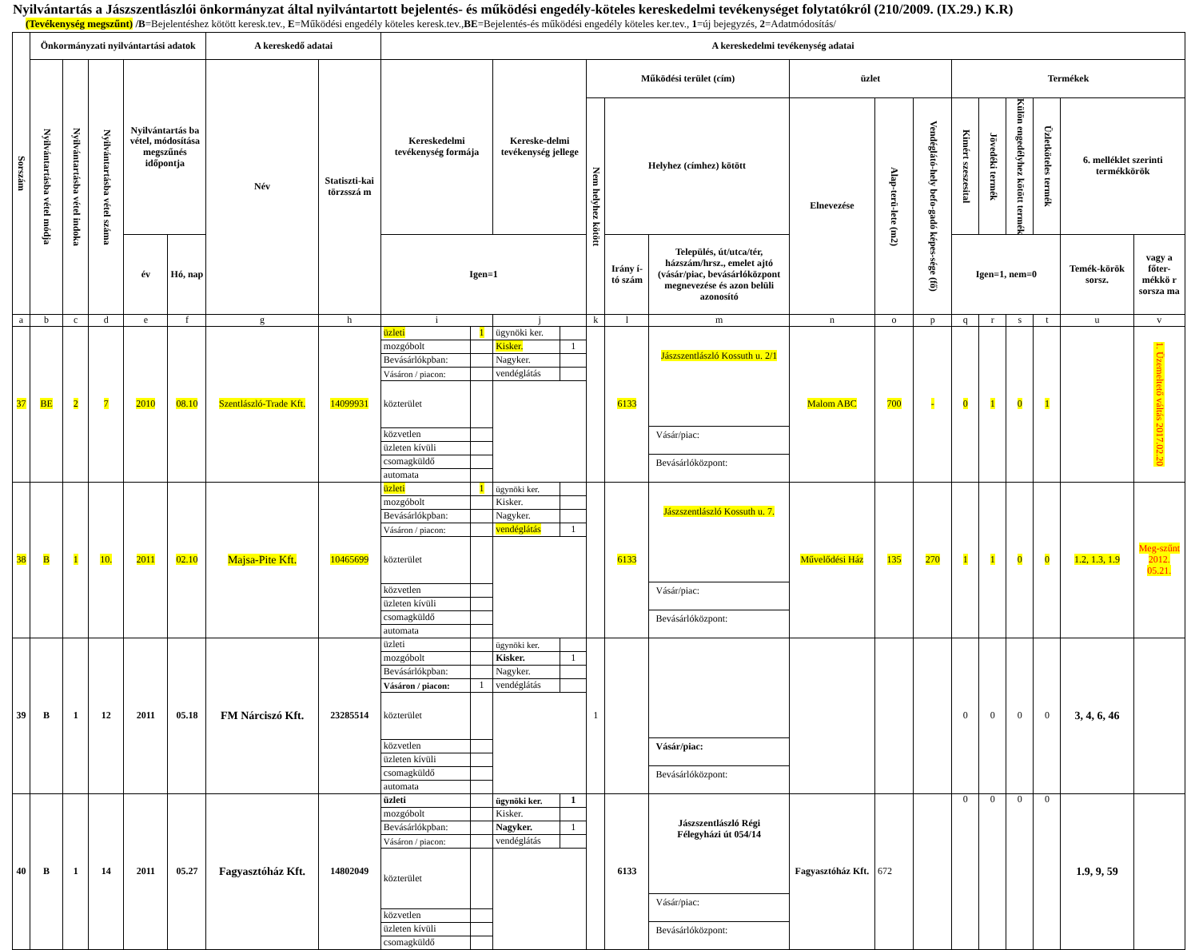Nyilvántartás a Jászszentlászlói önkormányzat által nyilvántartott bejelentés- és működési engedély-köteles kereskedelmi tevékenységet folytatókról (210/2009. (IX.29.) K.R)
(Tevékenység megszűnt) /B=Bejelentéshez kötött keresk.tev., E=Működési engedély köteles keresk.tev.,BE=Bejelentés-és működési engedély köteles ker.tev., 1=új bejegyzés, 2=Adatmódosítás/
| Sorszám | Önkormányzati nyilvántartási adatok | | | | | A kereskedő adatai | | A kereskedelmi tevékenység adatai | | | | | | | | | | | | | | | |
| --- | --- | --- | --- | --- | --- | --- | --- | --- | --- | --- | --- | --- | --- | --- | --- | --- | --- | --- | --- | --- | --- | --- | --- |
| | Nyilvántartásba vétel módja | Nyilvántartásba vétel indoka | Nyilvántartásba vétel száma | Nyilvántartás ba vétel, módosítása megszűnés időpontja | | Név | Statiszti-kai törzsszá m | Kereskedelmi tevékenység formája | | Kereske-delmi tevékenység jellege | | Működési terület (cím) | | | üzlet | | | Termékek | | | | | |
| | | | | | | | | | | | | Nem helyhez kötött | Helyhez (címhez) kötött | | Elnevezése | Alap-terü-lete (m2) | Vendéglátó-hely befo-gadó képes-sége (fő) | Kimért szeszesital | Jövedéki termék | Külön engedélyhez kötött termék | Üzletköteles termék | 6. melléklet szerinti termékkörök | |
| | | | | év | Hó, nap | | | Igen=1 | | | | | Irány í-tó szám | Település, út/utca/tér, házszám/hrsz., emelet ajtó (vásár/piac, bevásárlóközpont megnevezése és azon belüli azonosító | | | | Igen=1, nem=0 | | | | Temék-körök sorsz. | vagy a főter-mékkö r sorsza ma |
| a | b | c | d | e | f | g | h | i | | j | | k | l | m | n | o | p | q | r | s | t | u | v |
| 37 | BE | 2 | 7 | 2010 | 08.10 | Szentlászló-Trade Kft. | 14099931 | üzleti | 1 | ügynöki ker. | | | 6133 | Jászszentlászló Kossuth u. 2/1 Vásár/piac: Bevásárlóközpont: | Malom ABC | 700 | - | 0 | 1 | 0 | 1 | | 1. Üzemeltető váltás 2017.02.20 |
| | | | | | | | | mozgóbolt | | Kisker. | 1 | | | | | | | | | | | | |
| | | | | | | | | Bevásárlókpban: | | Nagyker. | | | | | | | | | | | | | |
| | | | | | | | | Vásáron / piacon: | | vendéglátás | | | | | | | | | | | | | |
| | | | | | | | | közterület | | | | | | | | | | | | | | | |
| | | | | | | | | közvetlen | | | | | | | | | | | | | | | |
| | | | | | | | | üzleten kívüli | | | | | | | | | | | | | | | |
| | | | | | | | | csomagküldő | | | | | | | | | | | | | | | |
| | | | | | | | | automata | | | | | | | | | | | | | | | |
| 38 | B | 1 | 10. | 2011 | 02.10 | Majsa-Pite Kft. | 10465699 | üzleti | 1 | ügynöki ker. | | | 6133 | Jászszentlászló Kossuth u. 7. Vásár/piac: Bevásárlóközpont: | Művelődési Ház | 135 | 270 | 1 | 1 | 0 | 0 | 1.2, 1.3, 1.9 | Meg-szűnt 2012. 05.21. |
| | | | | | | | | mozgóbolt | | Kisker. | | | | | | | | | | | | | |
| | | | | | | | | Bevásárlókpban: | | Nagyker. | | | | | | | | | | | | | |
| | | | | | | | | Vásáron / piacon: | | vendéglátás | 1 | | | | | | | | | | | | |
| | | | | | | | | közterület | | | | | | | | | | | | | | | |
| | | | | | | | | közvetlen | | | | | | | | | | | | | | | |
| | | | | | | | | üzleten kívüli | | | | | | | | | | | | | | | |
| | | | | | | | | csomagküldő | | | | | | | | | | | | | | | |
| | | | | | | | | automata | | | | | | | | | | | | | | | |
| 39 | B | 1 | 12 | 2011 | 05.18 | FM Nárciszó Kft. | 23285514 | üzleti | | ügynöki ker. | | 1 | | Vásár/piac: Bevásárlóközpont: | | | | 0 | 0 | 0 | 0 | 3, 4, 6, 46 | |
| | | | | | | | | mozgóbolt | | Kisker. | 1 | | | | | | | | | | | | |
| | | | | | | | | Bevásárlókpban: | | Nagyker. | | | | | | | | | | | | | |
| | | | | | | | | Vásáron / piacon: | 1 | vendéglátás | | | | | | | | | | | | | |
| | | | | | | | | közterület | | | | | | | | | | | | | | | |
| | | | | | | | | közvetlen | | | | | | | | | | | | | | | |
| | | | | | | | | üzleten kívüli | | | | | | | | | | | | | | | |
| | | | | | | | | csomagküldő | | | | | | | | | | | | | | | |
| | | | | | | | | automata | | | | | | | | | | | | | | | |
| 40 | B | 1 | 14 | 2011 | 05.27 | Fagyasztóház Kft. | 14802049 | üzleti | | ügynöki ker. | 1 | | 6133 | Jászszentlászló Régi Félegyházi út 054/14 Vásár/piac: Bevásárlóközpont: | Fagyasztóház Kft. | 672 | | 0 | 0 | 0 | 0 | 1.9, 9, 59 | |
| | | | | | | | | mozgóbolt | | Kisker. | | | | | | | | | | | | | |
| | | | | | | | | Bevásárlókpban: | | Nagyker. | 1 | | | | | | | | | | | | |
| | | | | | | | | Vásáron / piacon: | | vendéglátás | | | | | | | | | | | | | |
| | | | | | | | | közterület | | | | | | | | | | | | | | | |
| | | | | | | | | közvetlen | | | | | | | | | | | | | | | |
| | | | | | | | | üzleten kívüli | | | | | | | | | | | | | | | |
| | | | | | | | | csomagküldő | | | | | | | | | | | | | | | |